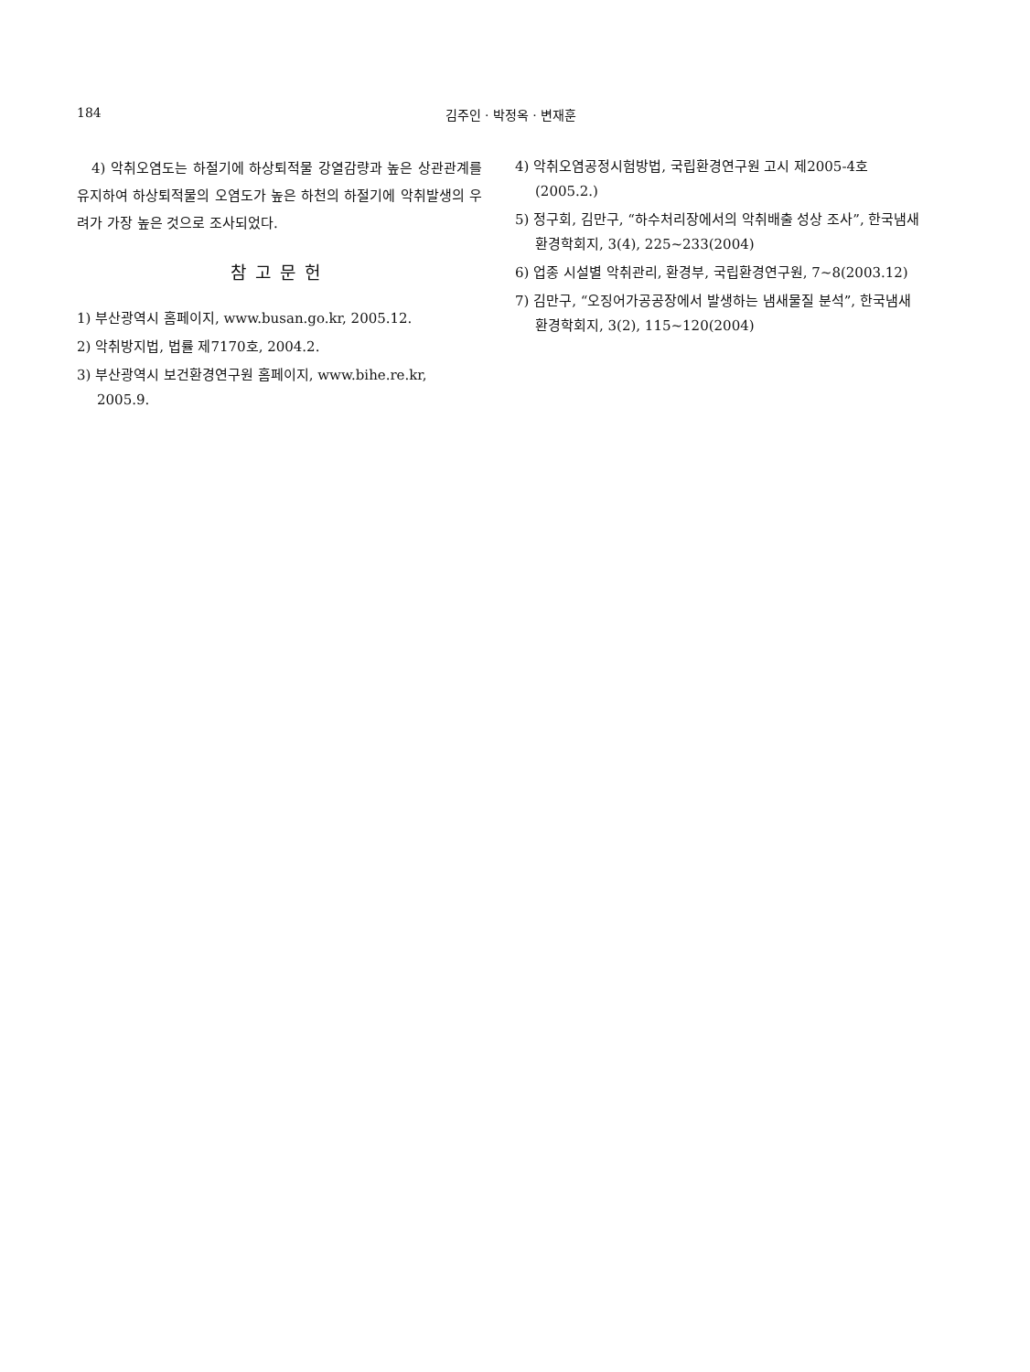184 김주인 · 박정옥 · 변재훈
4) 악취오염도는 하절기에 하상퇴적물 강열감량과 높은 상관관계를 유지하여 하상퇴적물의 오염도가 높은 하천의 하절기에 악취발생의 우려가 가장 높은 것으로 조사되었다.
참고문헌
1) 부산광역시 홈페이지, www.busan.go.kr, 2005.12.
2) 악취방지법, 법률 제7170호, 2004.2.
3) 부산광역시 보건환경연구원 홈페이지, www.bihe.re.kr, 2005.9.
4) 악취오염공정시험방법, 국립환경연구원 고시 제2005-4호 (2005.2.)
5) 정구회, 김만구, “하수처리장에서의 악취배출 성상 조사”, 한국냄새환경학회지, 3(4), 225~233(2004)
6) 업종 시설별 악취관리, 환경부, 국립환경연구원, 7~8(2003.12)
7) 김만구, “오징어가공공장에서 발생하는 냄새물질 분석”, 한국냄새환경학회지, 3(2), 115~120(2004)